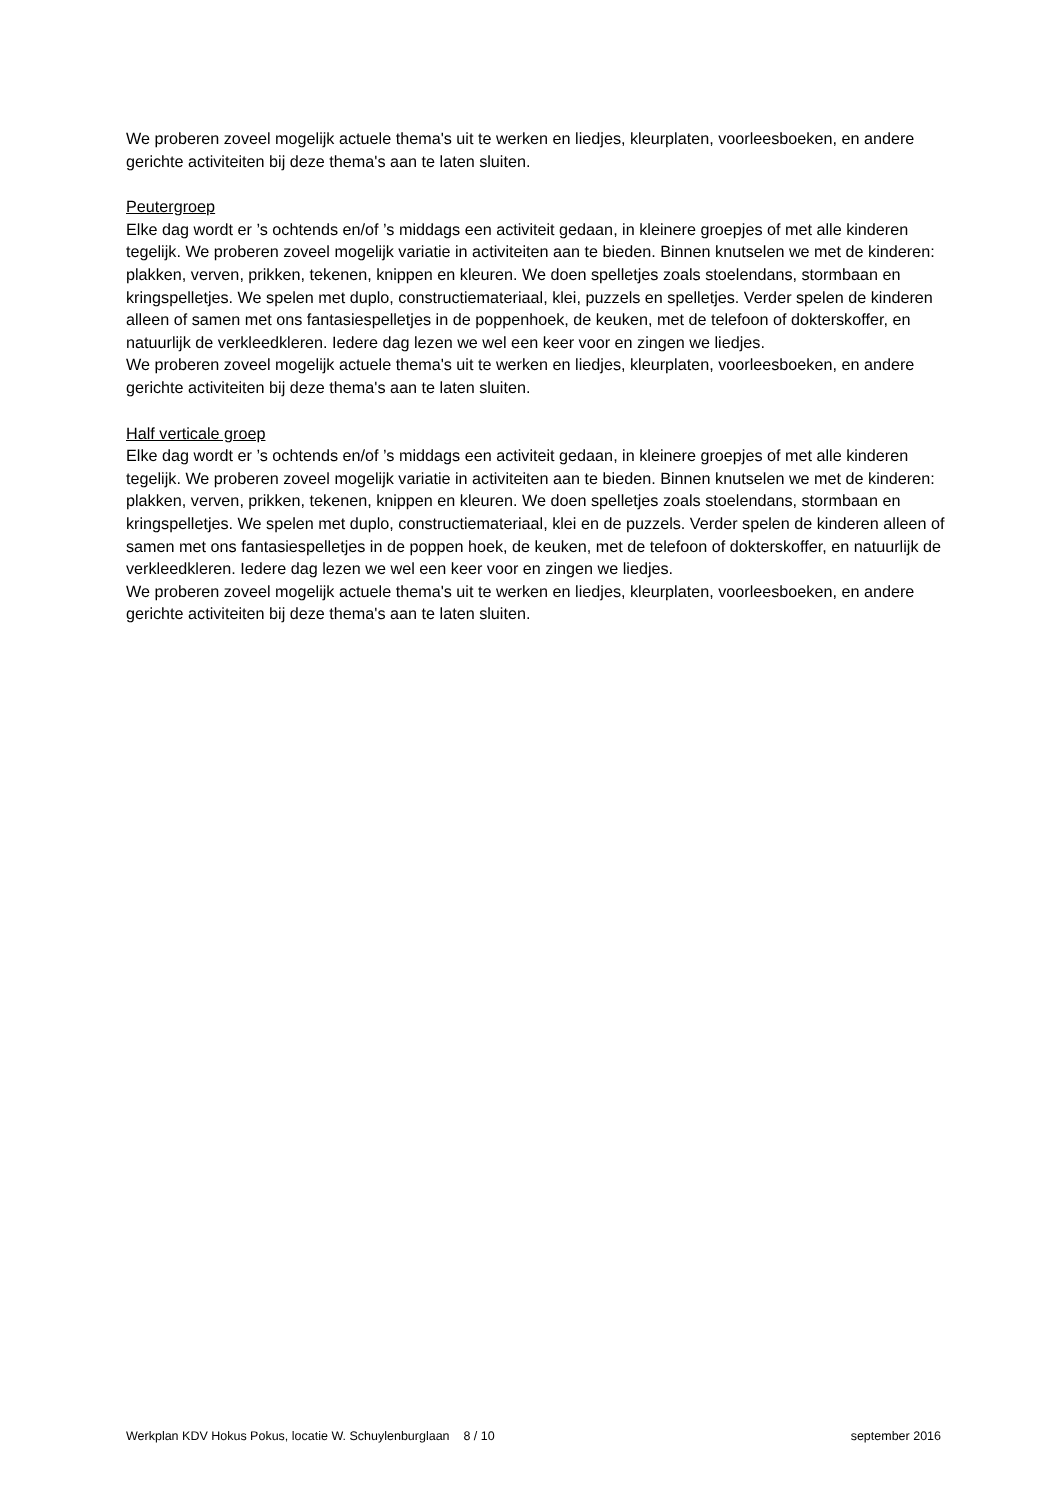We proberen zoveel mogelijk actuele thema's uit te werken en liedjes, kleurplaten, voorleesboeken, en andere gerichte activiteiten bij deze thema's aan te laten sluiten.
Peutergroep
Elke dag wordt er ’s ochtends en/of ’s middags een activiteit gedaan, in kleinere groepjes of met alle kinderen tegelijk. We proberen zoveel mogelijk variatie in activiteiten aan te bieden. Binnen knutselen we met de kinderen: plakken, verven, prikken, tekenen, knippen en kleuren. We doen spelletjes zoals stoelendans, stormbaan en kringspelletjes. We spelen met duplo, constructiemateriaal, klei, puzzels en spelletjes. Verder spelen de kinderen alleen of samen met ons fantasiespelletjes in de poppenhoek, de keuken, met de telefoon of dokterskoffer, en natuurlijk de verkleedkleren. Iedere dag lezen we wel een keer voor en zingen we liedjes.
We proberen zoveel mogelijk actuele thema's uit te werken en liedjes, kleurplaten, voorleesboeken, en andere gerichte activiteiten bij deze thema's aan te laten sluiten.
Half verticale groep
Elke dag wordt er ’s ochtends en/of ’s middags een activiteit gedaan, in kleinere groepjes of met alle kinderen tegelijk. We proberen zoveel mogelijk variatie in activiteiten aan te bieden. Binnen knutselen we met de kinderen: plakken, verven, prikken, tekenen, knippen en kleuren. We doen spelletjes zoals stoelendans, stormbaan en kringspelletjes. We spelen met duplo, constructiemateriaal, klei en de puzzels. Verder spelen de kinderen alleen of samen met ons fantasiespelletjes in de poppen hoek, de keuken, met de telefoon of dokterskoffer, en natuurlijk de verkleedkleren. Iedere dag lezen we wel een keer voor en zingen we liedjes.
We proberen zoveel mogelijk actuele thema's uit te werken en liedjes, kleurplaten, voorleesboeken, en andere gerichte activiteiten bij deze thema's aan te laten sluiten.
Werkplan KDV Hokus Pokus, locatie W. Schuylenburglaan 8 / 10 september 2016